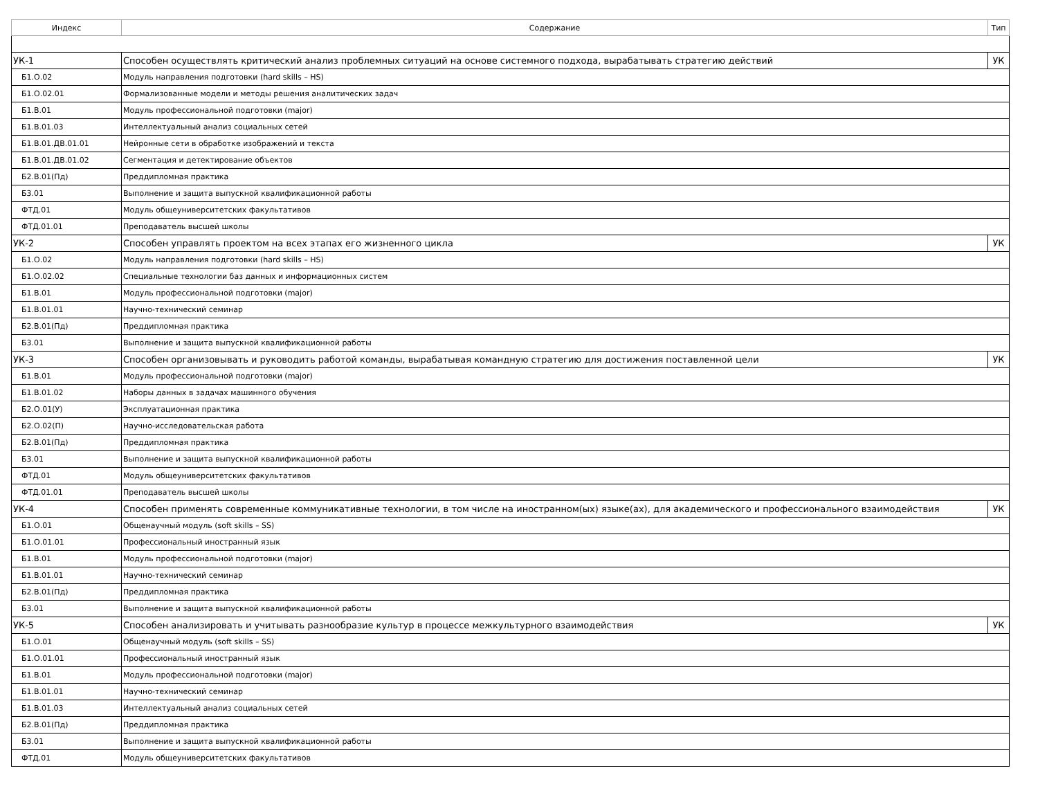| Индекс | Содержание | Тип |
| --- | --- | --- |
| УК-1 | Способен осуществлять критический анализ проблемных ситуаций на основе системного подхода, вырабатывать стратегию действий | УК |
| Б1.О.02 | Модуль направления подготовки (hard skills – HS) | |
| Б1.О.02.01 | Формализованные модели и методы решения аналитических задач | |
| Б1.В.01 | Модуль профессиональной подготовки (major) | |
| Б1.В.01.03 | Интеллектуальный анализ социальных сетей | |
| Б1.В.01.ДВ.01.01 | Нейронные сети в обработке изображений и текста | |
| Б1.В.01.ДВ.01.02 | Сегментация и детектирование объектов | |
| Б2.В.01(Пд) | Преддипломная практика | |
| Б3.01 | Выполнение и защита выпускной квалификационной работы | |
| ФТД.01 | Модуль общеуниверситетских факультативов | |
| ФТД.01.01 | Преподаватель высшей школы | |
| УК-2 | Способен управлять проектом на всех этапах его жизненного цикла | УК |
| Б1.О.02 | Модуль направления подготовки (hard skills – HS) | |
| Б1.О.02.02 | Специальные технологии баз данных и информационных систем | |
| Б1.В.01 | Модуль профессиональной подготовки (major) | |
| Б1.В.01.01 | Научно-технический семинар | |
| Б2.В.01(Пд) | Преддипломная практика | |
| Б3.01 | Выполнение и защита выпускной квалификационной работы | |
| УК-3 | Способен организовывать и руководить работой команды, вырабатывая командную стратегию для достижения поставленной цели | УК |
| Б1.В.01 | Модуль профессиональной подготовки (major) | |
| Б1.В.01.02 | Наборы данных в задачах машинного обучения | |
| Б2.О.01(У) | Эксплуатационная практика | |
| Б2.О.02(П) | Научно-исследовательская работа | |
| Б2.В.01(Пд) | Преддипломная практика | |
| Б3.01 | Выполнение и защита выпускной квалификационной работы | |
| ФТД.01 | Модуль общеуниверситетских факультативов | |
| ФТД.01.01 | Преподаватель высшей школы | |
| УК-4 | Способен применять современные коммуникативные технологии, в том числе на иностранном(ых) языке(ах), для академического и профессионального взаимодействия | УК |
| Б1.О.01 | Общенаучный модуль (soft skills – SS) | |
| Б1.О.01.01 | Профессиональный иностранный язык | |
| Б1.В.01 | Модуль профессиональной подготовки (major) | |
| Б1.В.01.01 | Научно-технический семинар | |
| Б2.В.01(Пд) | Преддипломная практика | |
| Б3.01 | Выполнение и защита выпускной квалификационной работы | |
| УК-5 | Способен анализировать и учитывать разнообразие культур в процессе межкультурного взаимодействия | УК |
| Б1.О.01 | Общенаучный модуль (soft skills – SS) | |
| Б1.О.01.01 | Профессиональный иностранный язык | |
| Б1.В.01 | Модуль профессиональной подготовки (major) | |
| Б1.В.01.01 | Научно-технический семинар | |
| Б1.В.01.03 | Интеллектуальный анализ социальных сетей | |
| Б2.В.01(Пд) | Преддипломная практика | |
| Б3.01 | Выполнение и защита выпускной квалификационной работы | |
| ФТД.01 | Модуль общеуниверситетских факультативов | |